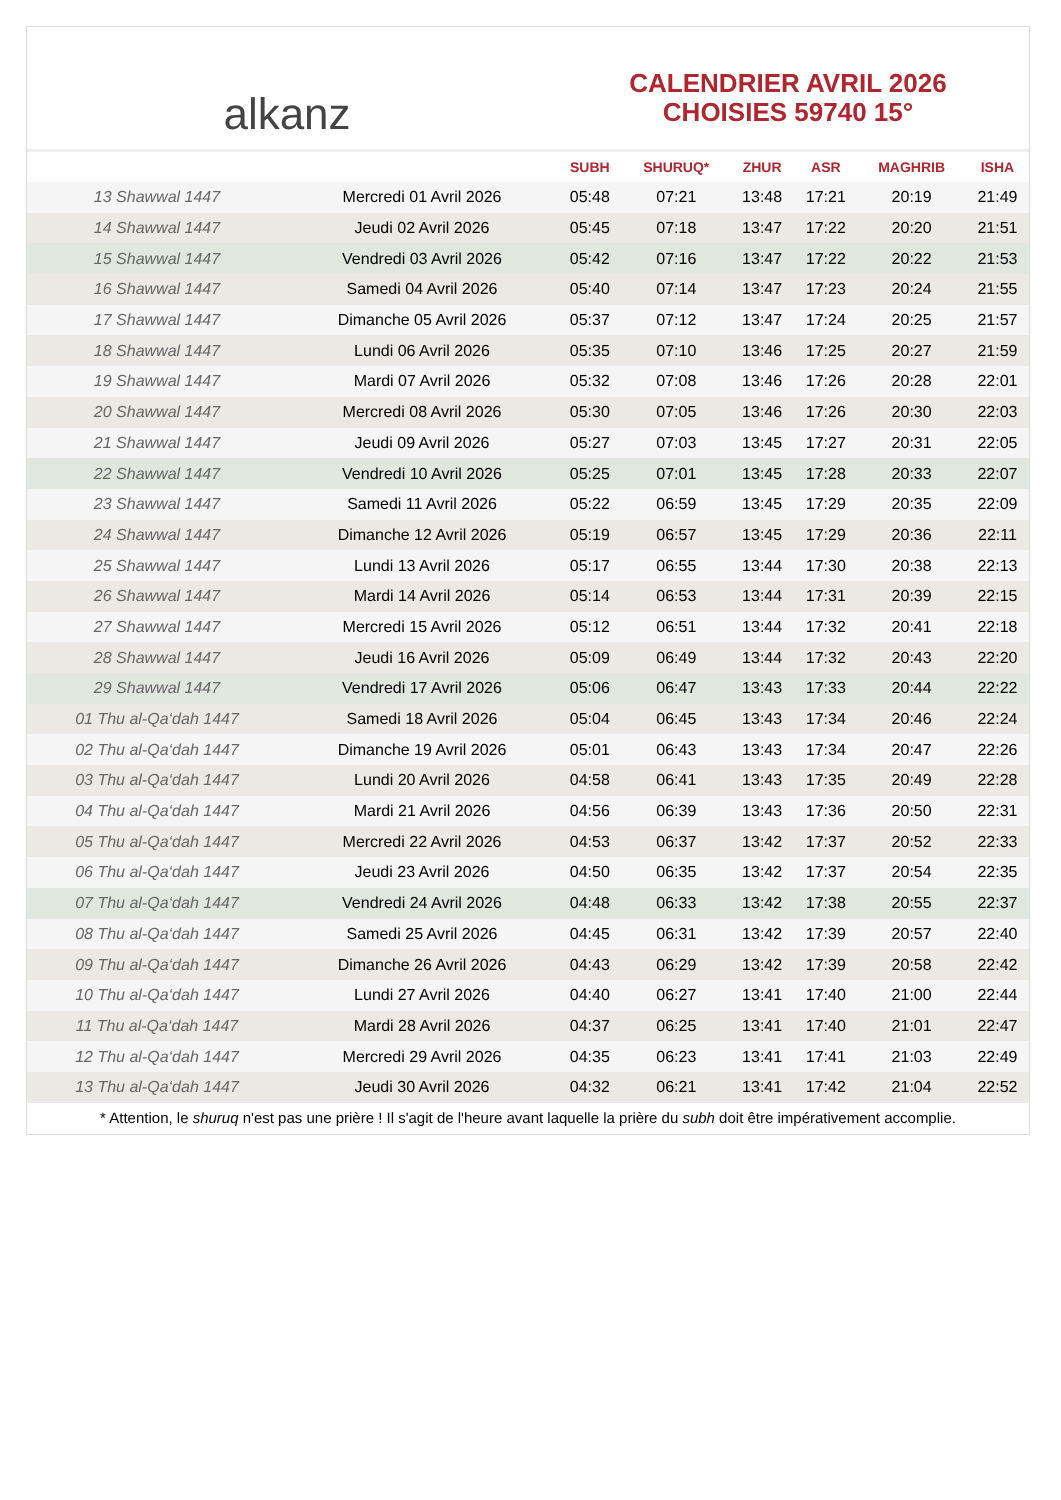alkanz
CALENDRIER AVRIL 2026
CHOISIES 59740 15°
| | | SUBH | SHURUQ* | ZHUR | ASR | MAGHRIB | ISHA |
| --- | --- | --- | --- | --- | --- | --- | --- |
| 13 Shawwal 1447 | Mercredi 01 Avril 2026 | 05:48 | 07:21 | 13:48 | 17:21 | 20:19 | 21:49 |
| 14 Shawwal 1447 | Jeudi 02 Avril 2026 | 05:45 | 07:18 | 13:47 | 17:22 | 20:20 | 21:51 |
| 15 Shawwal 1447 | Vendredi 03 Avril 2026 | 05:42 | 07:16 | 13:47 | 17:22 | 20:22 | 21:53 |
| 16 Shawwal 1447 | Samedi 04 Avril 2026 | 05:40 | 07:14 | 13:47 | 17:23 | 20:24 | 21:55 |
| 17 Shawwal 1447 | Dimanche 05 Avril 2026 | 05:37 | 07:12 | 13:47 | 17:24 | 20:25 | 21:57 |
| 18 Shawwal 1447 | Lundi 06 Avril 2026 | 05:35 | 07:10 | 13:46 | 17:25 | 20:27 | 21:59 |
| 19 Shawwal 1447 | Mardi 07 Avril 2026 | 05:32 | 07:08 | 13:46 | 17:26 | 20:28 | 22:01 |
| 20 Shawwal 1447 | Mercredi 08 Avril 2026 | 05:30 | 07:05 | 13:46 | 17:26 | 20:30 | 22:03 |
| 21 Shawwal 1447 | Jeudi 09 Avril 2026 | 05:27 | 07:03 | 13:45 | 17:27 | 20:31 | 22:05 |
| 22 Shawwal 1447 | Vendredi 10 Avril 2026 | 05:25 | 07:01 | 13:45 | 17:28 | 20:33 | 22:07 |
| 23 Shawwal 1447 | Samedi 11 Avril 2026 | 05:22 | 06:59 | 13:45 | 17:29 | 20:35 | 22:09 |
| 24 Shawwal 1447 | Dimanche 12 Avril 2026 | 05:19 | 06:57 | 13:45 | 17:29 | 20:36 | 22:11 |
| 25 Shawwal 1447 | Lundi 13 Avril 2026 | 05:17 | 06:55 | 13:44 | 17:30 | 20:38 | 22:13 |
| 26 Shawwal 1447 | Mardi 14 Avril 2026 | 05:14 | 06:53 | 13:44 | 17:31 | 20:39 | 22:15 |
| 27 Shawwal 1447 | Mercredi 15 Avril 2026 | 05:12 | 06:51 | 13:44 | 17:32 | 20:41 | 22:18 |
| 28 Shawwal 1447 | Jeudi 16 Avril 2026 | 05:09 | 06:49 | 13:44 | 17:32 | 20:43 | 22:20 |
| 29 Shawwal 1447 | Vendredi 17 Avril 2026 | 05:06 | 06:47 | 13:43 | 17:33 | 20:44 | 22:22 |
| 01 Thu al-Qa‘dah 1447 | Samedi 18 Avril 2026 | 05:04 | 06:45 | 13:43 | 17:34 | 20:46 | 22:24 |
| 02 Thu al-Qa‘dah 1447 | Dimanche 19 Avril 2026 | 05:01 | 06:43 | 13:43 | 17:34 | 20:47 | 22:26 |
| 03 Thu al-Qa‘dah 1447 | Lundi 20 Avril 2026 | 04:58 | 06:41 | 13:43 | 17:35 | 20:49 | 22:28 |
| 04 Thu al-Qa‘dah 1447 | Mardi 21 Avril 2026 | 04:56 | 06:39 | 13:43 | 17:36 | 20:50 | 22:31 |
| 05 Thu al-Qa‘dah 1447 | Mercredi 22 Avril 2026 | 04:53 | 06:37 | 13:42 | 17:37 | 20:52 | 22:33 |
| 06 Thu al-Qa‘dah 1447 | Jeudi 23 Avril 2026 | 04:50 | 06:35 | 13:42 | 17:37 | 20:54 | 22:35 |
| 07 Thu al-Qa‘dah 1447 | Vendredi 24 Avril 2026 | 04:48 | 06:33 | 13:42 | 17:38 | 20:55 | 22:37 |
| 08 Thu al-Qa‘dah 1447 | Samedi 25 Avril 2026 | 04:45 | 06:31 | 13:42 | 17:39 | 20:57 | 22:40 |
| 09 Thu al-Qa‘dah 1447 | Dimanche 26 Avril 2026 | 04:43 | 06:29 | 13:42 | 17:39 | 20:58 | 22:42 |
| 10 Thu al-Qa‘dah 1447 | Lundi 27 Avril 2026 | 04:40 | 06:27 | 13:41 | 17:40 | 21:00 | 22:44 |
| 11 Thu al-Qa‘dah 1447 | Mardi 28 Avril 2026 | 04:37 | 06:25 | 13:41 | 17:40 | 21:01 | 22:47 |
| 12 Thu al-Qa‘dah 1447 | Mercredi 29 Avril 2026 | 04:35 | 06:23 | 13:41 | 17:41 | 21:03 | 22:49 |
| 13 Thu al-Qa‘dah 1447 | Jeudi 30 Avril 2026 | 04:32 | 06:21 | 13:41 | 17:42 | 21:04 | 22:52 |
* Attention, le shuruq n'est pas une prière ! Il s'agit de l'heure avant laquelle la prière du subh doit être impérativement accomplie.